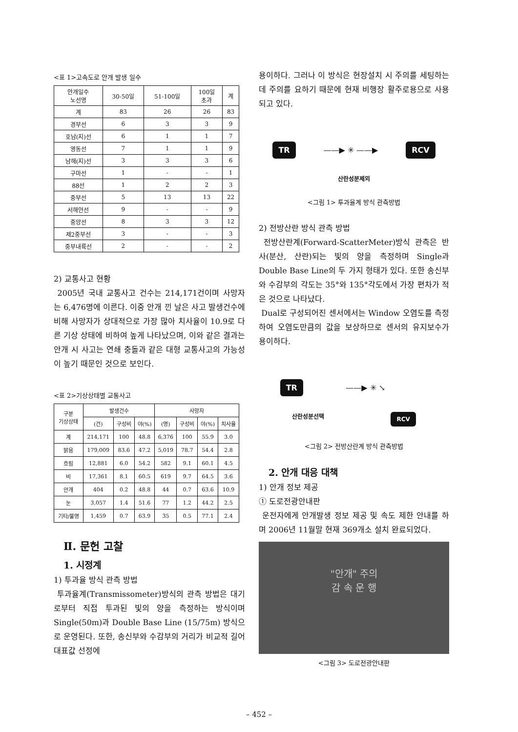<표 1>고속도로 안개 발생 일수
| 안개일수 노선명 | 30-50일 | 51-100일 | 100일 초과 | 계 |
| --- | --- | --- | --- | --- |
| 계 | 83 | 26 | 26 | 83 |
| 경부선 | 6 | 3 | 3 | 9 |
| 호남(지)선 | 6 | 1 | 1 | 7 |
| 영동선 | 7 | 1 | 1 | 9 |
| 남해(지)선 | 3 | 3 | 3 | 6 |
| 구마선 | 1 | - | - | 1 |
| 88선 | 1 | 2 | 2 | 3 |
| 중부선 | 5 | 13 | 13 | 22 |
| 서해안선 | 9 | - | - | 9 |
| 중앙선 | 8 | 3 | 3 | 12 |
| 제2중부선 | 3 | - | - | 3 |
| 중부내륙선 | 2 | - | - | 2 |
2) 교통사고 현황
2005년 국내 교통사고 건수는 214,171건이며 사망자는 6,476명에 이른다. 이중 안개 낀 날은 사고 발생건수에 비해 사망자가 상대적으로 가장 많아 치사율이 10.9로 다른 기상 상태에 비하여 높게 나타났으며, 이와 같은 결과는 안개 시 사고는 연쇄 충돌과 같은 대형 교통사고의 가능성이 높기 때문인 것으로 보인다.
<표 2>기상상태별 교통사고
| 구분 기상상태 | 발생건수 | | | 사망자 | | | |
| --- | --- | --- | --- | --- | --- | --- | --- |
| | (건) | 구성비 | 야(%) | (명) | 구성비 | 야(%) | 치사율 |
| 계 | 214,171 | 100 | 48.8 | 6,376 | 100 | 55.9 | 3.0 |
| 맑음 | 179,009 | 83.6 | 47.2 | 5,019 | 78.7 | 54.4 | 2.8 |
| 흐림 | 12,881 | 6.0 | 54.2 | 582 | 9.1 | 60.1 | 4.5 |
| 비 | 17,361 | 8.1 | 60.5 | 619 | 9.7 | 64.5 | 3.6 |
| 안개 | 404 | 0.2 | 48.8 | 44 | 0.7 | 63.6 | 10.9 |
| 눈 | 3,057 | 1.4 | 51.6 | 77 | 1.2 | 44.2 | 2.5 |
| 기타/불명 | 1,459 | 0.7 | 63.9 | 35 | 0.5 | 77.1 | 2.4 |
Ⅱ. 문헌 고찰
1. 시정계
1) 투과율 방식 관측 방법
투과율계(Transmissometer)방식의 관측 방법은 대기로부터 직접 투과된 빛의 양을 측정하는 방식이며 Single(50m)과 Double Base Line (15/75m) 방식으로 운영된다. 또한, 송신부와 수감부의 거리가 비교적 길어 대표값 선정에
용이하다. 그러나 이 방식은 현장설치 시 주의를 세팅하는데 주의를 요하기 때문에 현재 비행장 활주로용으로 사용되고 있다.
TR ——▶ ✳ ——▶ RCV
산란성분제외
<그림 1> 투과율계 방식 관측방법
2) 전방산란 방식 관측 방법
전방산란계(Forward-ScatterMeter)방식 관측은 반사(분산, 산란)되는 빛의 양을 측정하며 Single과 Double Base Line의 두 가지 형태가 있다. 또한 송신부와 수감부의 각도는 35°와 135°각도에서 가장 편차가 적은 것으로 나타났다.
Dual로 구성되어진 센서에서는 Window 오염도를 측정하여 오염도만큼의 값을 보상하므로 센서의 유지보수가 용이하다.
TR ——▶ ✳ ↘
산란성분선택 RCV
<그림 2> 전방산란계 방식 관측방법
2. 안개 대응 대책
1) 안개 정보 제공
① 도로전광안내판
운전자에게 안개발생 정보 제공 및 속도 제한 안내를 하며 2006년 11월말 현재 369개소 설치 완료되었다.
"안개" 주의
감 속 운 행
<그림 3> 도로전광안내판
– 452 –